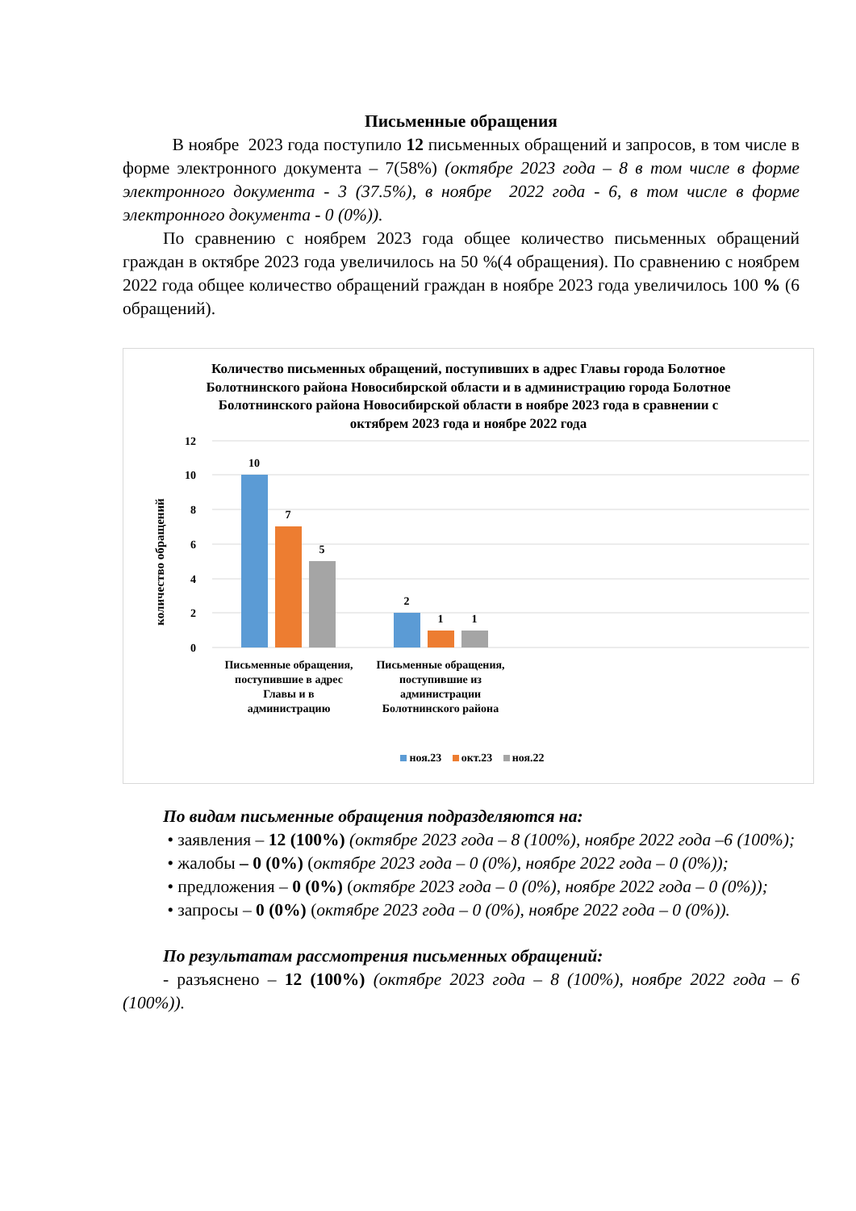Письменные обращения
В ноябре 2023 года поступило 12 письменных обращений и запросов, в том числе в форме электронного документа – 7(58%) (октябре 2023 года – 8 в том числе в форме электронного документа - 3 (37.5%), в ноябре 2022 года - 6, в том числе в форме электронного документа - 0 (0%)).
По сравнению с ноябрем 2023 года общее количество письменных обращений граждан в октябре 2023 года увеличилось на 50 %(4 обращения). По сравнению с ноябрем 2022 года общее количество обращений граждан в ноябре 2023 года увеличилось 100 % (6 обращений).
Количество письменных обращений, поступивших в адрес Главы города Болотное Болотнинского района Новосибирской области и в администрацию города Болотное Болотнинского района Новосибирской области в ноябре 2023 года в сравнении с октябрем 2023 года и ноябре 2022 года
количество обращений
12
10
8
6
4
2
0
10
7
5
2
1
1
Письменные обращения,
поступившие в адрес
Главы и в
администрацию
Письменные обращения,
поступившие из
администрации
Болотнинского района
ноя.23 окт.23 ноя.22
По видам письменные обращения подразделяются на:
• заявления – 12 (100%) (октябре 2023 года – 8 (100%), ноябре 2022 года –6 (100%);
• жалобы – 0 (0%) (октябре 2023 года – 0 (0%), ноябре 2022 года – 0 (0%));
• предложения – 0 (0%) (октябре 2023 года – 0 (0%), ноябре 2022 года – 0 (0%));
• запросы – 0 (0%) (октябре 2023 года – 0 (0%), ноябре 2022 года – 0 (0%)).
По результатам рассмотрения письменных обращений:
- разъяснено – 12 (100%) (октябре 2023 года – 8 (100%), ноябре 2022 года – 6 (100%)).